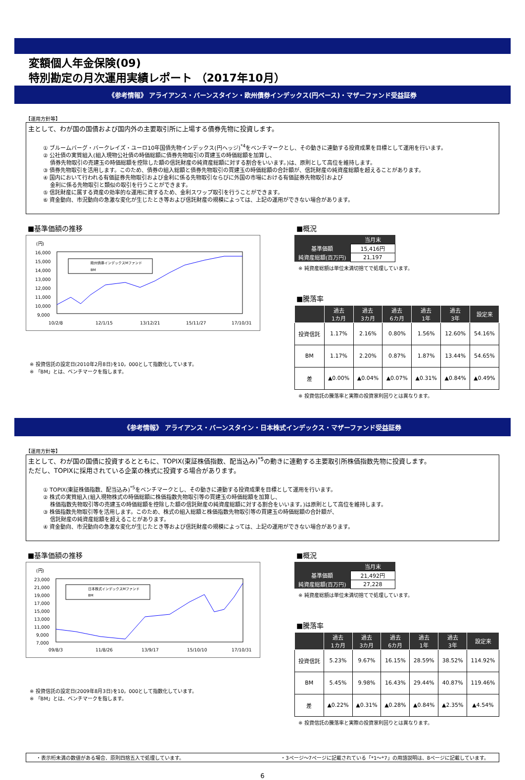変額個人年金保険(09)
特別勘定の月次運用実績レポート （2017年10月）
《参考情報》 アライアンス・バーンスタイン・欧州債券インデックス(円ベース)・マザーファンド受益証券
【運用方針等】
主として、わが国の国債および国内外の主要取引所に上場する債券先物に投資します。
① ブルームバーグ・バークレイズ・ユーロ10年国債先物インデックス(円ヘッジ)<sup>*4</sup>をベンチマークとし、その動きに連動する投資成果を目標として運用を行います。
② 公社債の実質組入(組入現物公社債の時価総額に債券先物取引の買建玉の時価総額を加算し、
　 債券先物取引の売建玉の時価総額を控除した額の信託財産の純資産総額に対する割合をいいます。)は、原則として高位を維持します。
③ 債券先物取引を活用します。このため、債券の組入総額と債券先物取引の買建玉の時価総額の合計額が、信託財産の純資産総額を超えることがあります。
④ 国内において行われる有価証券先物取引および金利に係る先物取引ならびに外国の市場における有価証券先物取引および
　 金利に係る先物取引と類似の取引を行うことができます。
⑤ 信託財産に属する資産の効率的な運用に資するため、金利スワップ取引を行うことができます。
⑥ 資金動向、市況動向の急激な変化が生じたとき等および信託財産の規模によっては、上記の運用ができない場合があります。
■基準価額の推移
(円)
16,000
15,000
14,000
13,000
12,000
11,000
10,000
9,000
欧州債券インデックスMファンド
BM
10/2/8
12/1/15
13/12/21
15/11/27
17/10/31
※ 投資信託の設定日(2010年2月8日)を10，000として指数化しています。
※ 「BM」とは、ベンチマークを指します。
■概況
| | 当月末 |
| --- | --- |
| 基準価額 | 15,416円 |
| 純資産総額(百万円) | 21,197 |
※ 純資産総額は単位未満切捨てで処理しています。
■騰落率
| | 過去 1カ月 | 過去 3カ月 | 過去 6カ月 | 過去 1年 | 過去 3年 | 設定来 |
| --- | --- | --- | --- | --- | --- | --- |
| 投資信託 | 1.17% | 2.16% | 0.80% | 1.56% | 12.60% | 54.16% |
| BM | 1.17% | 2.20% | 0.87% | 1.87% | 13.44% | 54.65% |
| 差 | ▲0.00% | ▲0.04% | ▲0.07% | ▲0.31% | ▲0.84% | ▲0.49% |
※ 投資信託の騰落率と実際の投資家利回りとは異なります。
《参考情報》 アライアンス・バーンスタイン・日本株式インデックス・マザーファンド受益証券
【運用方針等】
主として、わが国の国債に投資するとともに、TOPIX(東証株価指数、配当込み)<sup>*5</sup>の動きに連動する主要取引所株価指数先物に投資します。
ただし、TOPIXに採用されている企業の株式に投資する場合があります。
① TOPIX(東証株価指数、配当込み)<sup>*5</sup>をベンチマークとし、その動きに連動する投資成果を目標として運用を行います。
② 株式の実質組入(組入現物株式の時価総額に株価指数先物取引等の買建玉の時価総額を加算し、
　 株価指数先物取引等の売建玉の時価総額を控除した額の信託財産の純資産総額に対する割合をいいます。)は原則として高位を維持します。
③ 株価指数先物取引等を活用します。このため、株式の組入総額と株価指数先物取引等の買建玉の時価総額の合計額が、
　 信託財産の純資産総額を超えることがあります。
④ 資金動向、市況動向の急激な変化が生じたとき等および信託財産の規模によっては、上記の運用ができない場合があります。
■基準価額の推移
(円)
23,000
21,000
19,000
17,000
15,000
13,000
11,000
9,000
7,000
日本株式インデックスMファンド
BM
09/8/3
11/8/26
13/9/17
15/10/10
17/10/31
※ 投資信託の設定日(2009年8月3日)を10，000として指数化しています。
※ 「BM」とは、ベンチマークを指します。
■概況
| | 当月末 |
| --- | --- |
| 基準価額 | 21,492円 |
| 純資産総額(百万円) | 27,228 |
※ 純資産総額は単位未満切捨てで処理しています。
■騰落率
| | 過去 1カ月 | 過去 3カ月 | 過去 6カ月 | 過去 1年 | 過去 3年 | 設定来 |
| --- | --- | --- | --- | --- | --- | --- |
| 投資信託 | 5.23% | 9.67% | 16.15% | 28.59% | 38.52% | 114.92% |
| BM | 5.45% | 9.98% | 16.43% | 29.44% | 40.87% | 119.46% |
| 差 | ▲0.22% | ▲0.31% | ▲0.28% | ▲0.84% | ▲2.35% | ▲4.54% |
※ 投資信託の騰落率と実際の投資家利回りとは異なります。
・表示桁未満の数値がある場合、原則四捨五入で処理しています。 ・3ページ～7ページに記載されている「*1～*7」の用語説明は、8ページに記載しています。
6